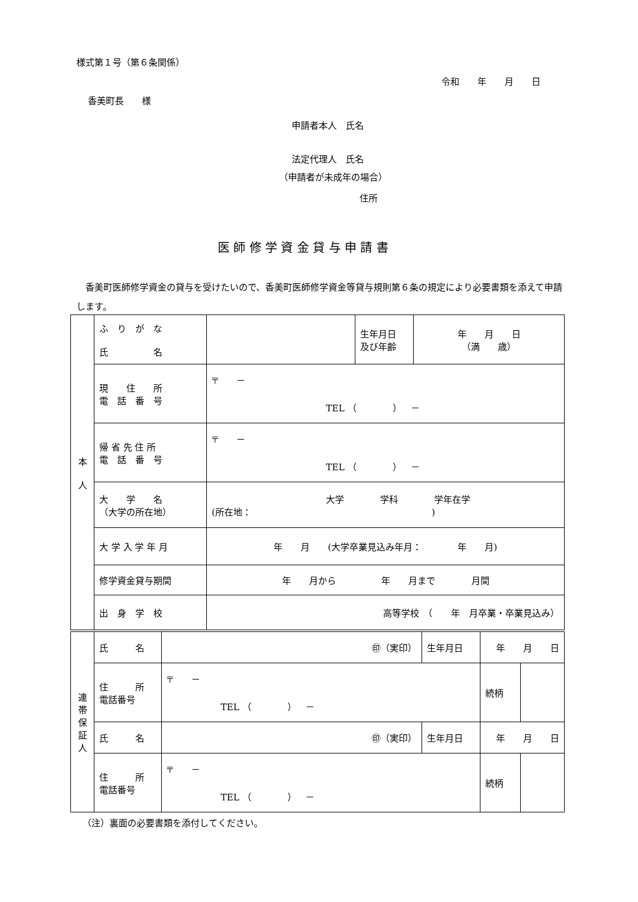様式第１号（第６条関係）
令和　　年　　月　　日
香美町長　　様
申請者本人　氏名
法定代理人　氏名
（申請者が未成年の場合）
住所
医 師 修 学 資 金 貸 与 申 請 書
　香美町医師修学資金の貸与を受けたいので、香美町医師修学資金等貸与規則第６条の規定により必要書類を添えて申請します。
| 本 人 | ふ り が な 氏 名 | | 生年月日 及び年齢 | 年 月 日 （満 歳） |
| | 現 住 所 電 話 番 号 | 〒 － TEL （ ） － | | |
| | 帰 省 先 住 所 電 話 番 号 | 〒 － TEL （ ） － | | |
| | 大 学 名 （大学の所在地） | 大学 学科 学年在学 (所在地： ) | | |
| | 大 学 入 学 年 月 | 年 月 (大学卒業見込み年月： 年 月) | | |
| | 修学資金貸与期間 | 年 月から 年 月まで 月間 | | |
| | 出 身 学 校 | 高等学校 （ 年 月卒業・卒業見込み） | | |
| 連 帯 保 証 人 | 氏 名 | ㊞（実印） | 生年月日 | 年 月 日 | |
| | 住 所 電話番号 | 〒 － TEL （ ） － | | 続柄 | |
| | 氏 名 | ㊞（実印） | 生年月日 | 年 月 日 | |
| | 住 所 電話番号 | 〒 － TEL （ ） － | | 続柄 | |
（注）裏面の必要書類を添付してください。